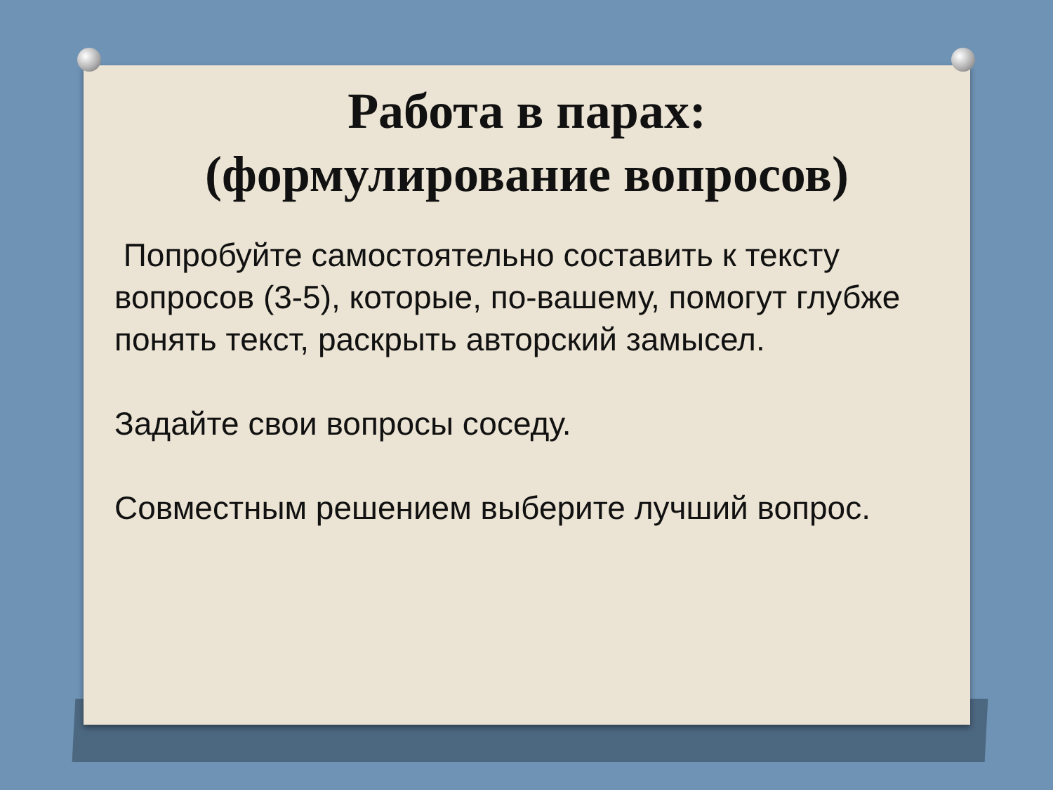Работа в парах:
(формулирование вопросов)
Попробуйте самостоятельно составить к тексту вопросов (3-5), которые, по-вашему, помогут глубже понять текст, раскрыть авторский замысел.
Задайте свои вопросы соседу.
Совместным решением выберите лучший вопрос.